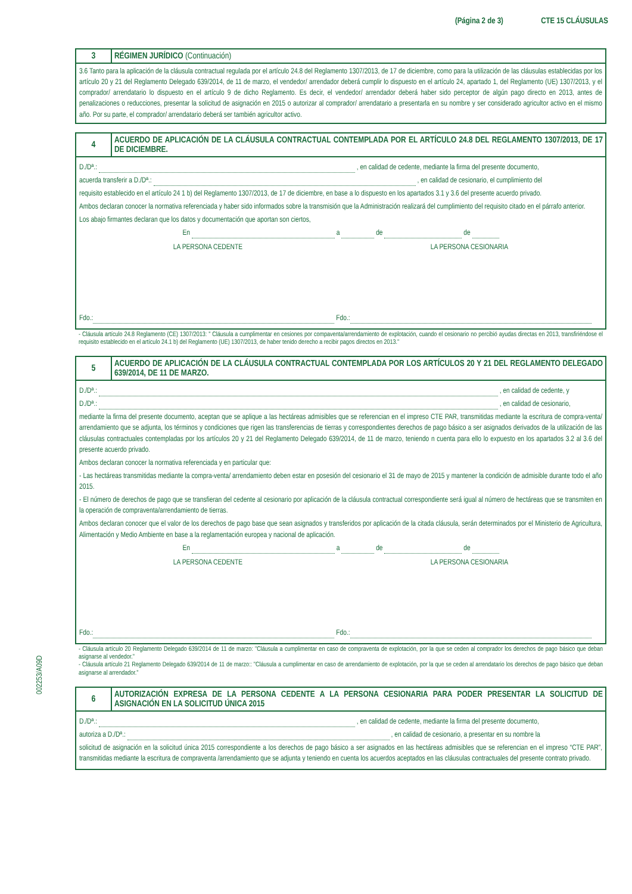(Página 2 de 3) CTE 15 CLÁUSULAS
002253/A09D
3
RÉGIMEN JURÍDICO (Continuación)
3.6 Tanto para la aplicación de la cláusula contractual regulada por el artículo 24.8 del Reglamento 1307/2013, de 17 de diciembre, como para la utilización de las cláusulas establecidas por los artículo 20 y 21 del Reglamento Delegado 639/2014, de 11 de marzo, el vendedor/ arrendador deberá cumplir lo dispuesto en el artículo 24, apartado 1, del Reglamento (UE) 1307/2013, y el comprador/ arrendatario lo dispuesto en el artículo 9 de dicho Reglamento. Es decir, el vendedor/ arrendador deberá haber sido perceptor de algún pago directo en 2013, antes de penalizaciones o reducciones, presentar la solicitud de asignación en 2015 o autorizar al comprador/ arrendatario a presentarla en su nombre y ser considerado agricultor activo en el mismo año. Por su parte, el comprador/ arrendatario deberá ser también agricultor activo.
4
ACUERDO DE APLICACIÓN DE LA CLÁUSULA CONTRACTUAL CONTEMPLADA POR EL ARTÍCULO 24.8 DEL REGLAMENTO 1307/2013, DE 17 DE DICIEMBRE.
D./Dª.: , en calidad de cedente, mediante la firma del presente documento,
acuerda transferir a D./Dª.: , en calidad de cesionario, el cumplimiento del
requisito establecido en el artículo 24 1 b) del Reglamento 1307/2013, de 17 de diciembre, en base a lo dispuesto en los apartados 3.1 y 3.6 del presente acuerdo privado.
Ambos declaran conocer la normativa referenciada y haber sido informados sobre la transmisión que la Administración realizará del cumplimiento del requisito citado en el párrafo anterior.
Los abajo firmantes declaran que los datos y documentación que aportan son ciertos,
En a de de
LA PERSONA CEDENTE LA PERSONA CESIONARIA
Fdo.: Fdo.:
- Cláusula artículo 24.8 Reglamento (CE) 1307/2013: " Cláusula a cumplimentar en cesiones por compaventa/arrendamiento de explotación, cuando el cesionario no percibió ayudas directas en 2013, transfiriéndose el requisito establecido en el artículo 24.1 b) del Reglamento (UE) 1307/2013, de haber tenido derecho a recibir pagos directos en 2013."
5
ACUERDO DE APLICACIÓN DE LA CLÁUSULA CONTRACTUAL CONTEMPLADA POR LOS ARTÍCULOS 20 Y 21 DEL REGLAMENTO DELEGADO 639/2014, DE 11 DE MARZO.
D./Dª.: , en calidad de cedente, y
D./Dª.: , en calidad de cesionario,
mediante la firma del presente documento, aceptan que se aplique a las hectáreas admisibles que se referencian en el impreso CTE PAR, transmitidas mediante la escritura de compra-venta/ arrendamiento que se adjunta, los términos y condiciones que rigen las transferencias de tierras y correspondientes derechos de pago básico a ser asignados derivados de la utilización de las cláusulas contractuales contempladas por los artículos 20 y 21 del Reglamento Delegado 639/2014, de 11 de marzo, teniendo n cuenta para ello lo expuesto en los apartados 3.2 al 3.6 del presente acuerdo privado.
Ambos declaran conocer la normativa referenciada y en particular que:
- Las hectáreas transmitidas mediante la compra-venta/ arrendamiento deben estar en posesión del cesionario el 31 de mayo de 2015 y mantener la condición de admisible durante todo el año 2015.
- El número de derechos de pago que se transfieran del cedente al cesionario por aplicación de la cláusula contractual correspondiente será igual al número de hectáreas que se transmiten en la operación de compraventa/arrendamiento de tierras.
Ambos declaran conocer que el valor de los derechos de pago base que sean asignados y transferidos por aplicación de la citada cláusula, serán determinados por el Ministerio de Agricultura, Alimentación y Medio Ambiente en base a la reglamentación europea y nacional de aplicación.
En a de de
LA PERSONA CEDENTE LA PERSONA CESIONARIA
Fdo.: Fdo.:
- Cláusula artículo 20 Reglamento Delegado 639/2014 de 11 de marzo: "Cláusula a cumplimentar en caso de compraventa de explotación, por la que se ceden al comprador los derechos de pago básico que deban asignarse al vendedor."
- Cláusula artículo 21 Reglamento Delegado 639/2014 de 11 de marzo:: "Cláusula a cumplimentar en caso de arrendamiento de explotación, por la que se ceden al arrendatario los derechos de pago básico que deban asignarse al arrendador."
6
AUTORIZACIÓN EXPRESA DE LA PERSONA CEDENTE A LA PERSONA CESIONARIA PARA PODER PRESENTAR LA SOLICITUD DE ASIGNACIÓN EN LA SOLICITUD ÚNICA 2015
D./Dª.: , en calidad de cedente, mediante la firma del presente documento,
autoriza a D./Dª.: , en calidad de cesionario, a presentar en su nombre la
solicitud de asignación en la solicitud única 2015 correspondiente a los derechos de pago básico a ser asignados en las hectáreas admisibles que se referencian en el impreso “CTE PAR”, transmitidas mediante la escritura de compraventa /arrendamiento que se adjunta y teniendo en cuenta los acuerdos aceptados en las cláusulas contractuales del presente contrato privado.